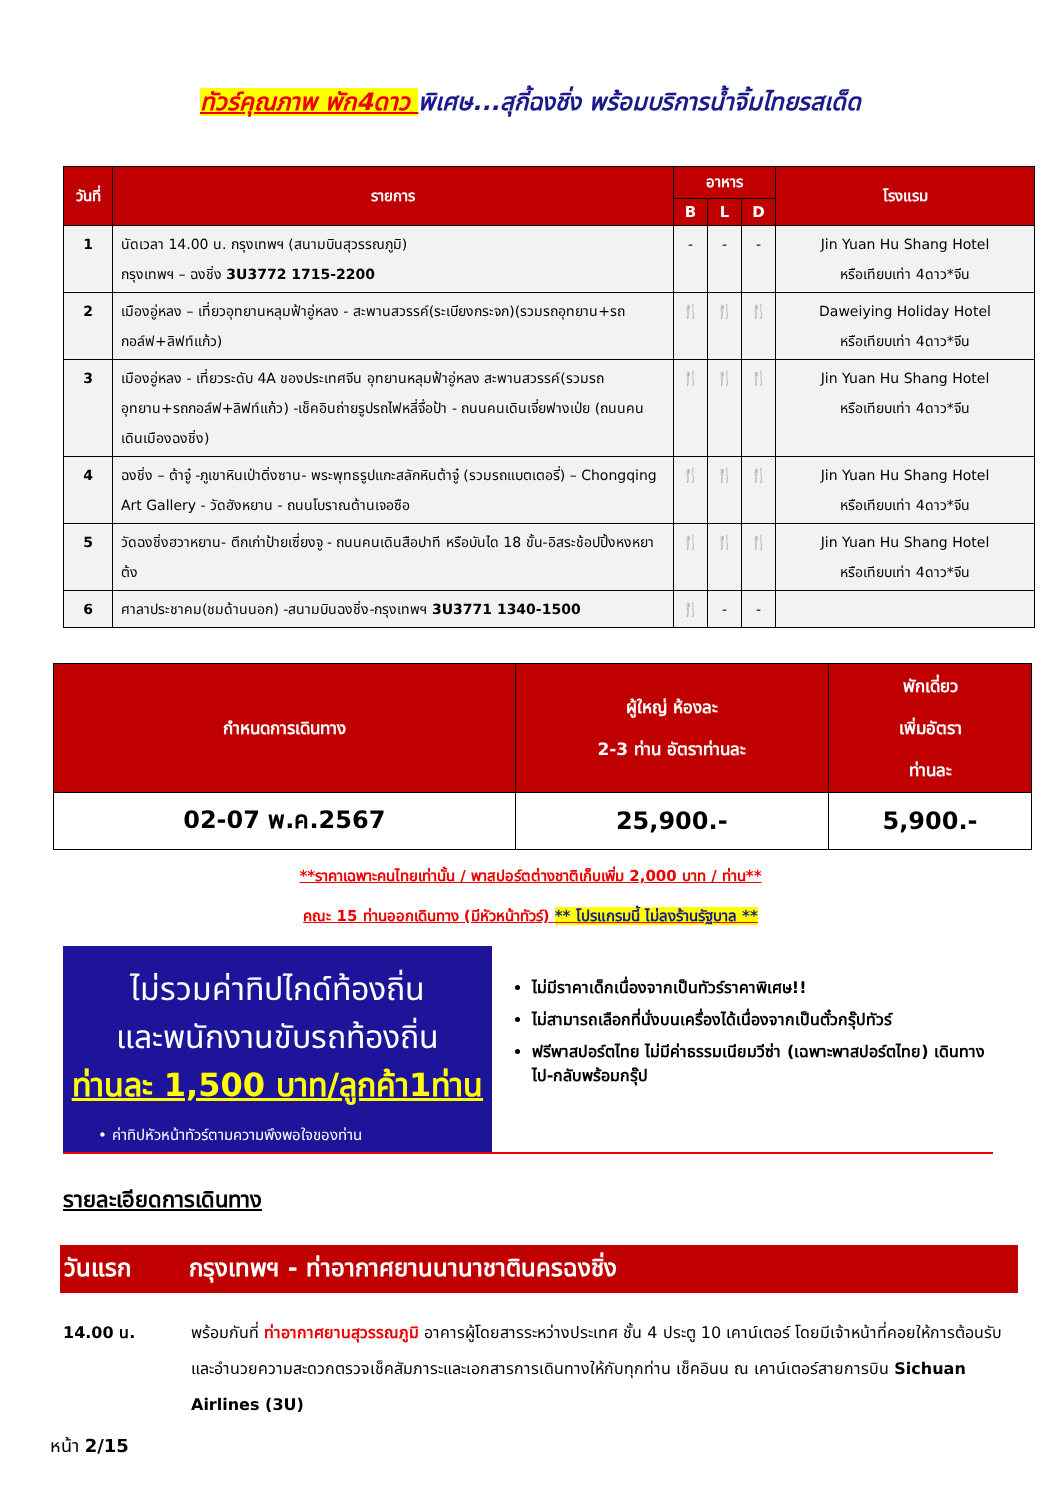ทัวร์คุณภาพ พัก4ดาว พิเศษ...สุกี้ฉงชิ่ง พร้อมบริการน้ำจิ้มไทยรสเด็ด
| วันที่ | รายการ | อาหาร | | | โรงแรม |
| --- | --- | --- | --- | --- | --- |
| | | B | L | D | |
| 1 | นัดเวลา 14.00 น. กรุงเทพฯ (สนามบินสุวรรณภูมิ) กรุงเทพฯ – ฉงชิ่ง 3U3772 1715-2200 | - | - | - | Jin Yuan Hu Shang Hotel หรือเทียบเท่า 4ดาว*จีน |
| 2 | เมืองอู่หลง – เที่ยวอุทยานหลุมฟ้าอู่หลง - สะพานสวรรค์(ระเบียงกระจก)(รวมรถอุทยาน+รถกอล์ฟ+ลิฟท์แก้ว) | 🍴 | 🍴 | 🍴 | Daweiying Holiday Hotel หรือเทียบเท่า 4ดาว*จีน |
| 3 | เมืองอู่หลง - เที่ยวระดับ 4A ของประเทศจีน อุทยานหลุมฟ้าอู่หลง สะพานสวรรค์(รวมรถอุทยาน+รถกอล์ฟ+ลิฟท์แก้ว) -เช็คอินถ่ายรูปรถไฟหลี่จื่อป้า - ถนนคนเดินเจี่ยฟางเป่ย (ถนนคนเดินเมืองฉงชิ่ง) | 🍴 | 🍴 | 🍴 | Jin Yuan Hu Shang Hotel หรือเทียบเท่า 4ดาว*จีน |
| 4 | ฉงชิ่ง – ต้าจู๋ -ภูเขาหินเป่าติ่งซาน- พระพุทธรูปแกะสลักหินต้าจู๋ (รวมรถแบตเตอรี่) – Chongqing Art Gallery - วัดฮังหยาน - ถนนโบราณต้านเจอซือ | 🍴 | 🍴 | 🍴 | Jin Yuan Hu Shang Hotel หรือเทียบเท่า 4ดาว*จีน |
| 5 | วัดฉงชิ่งฮวาหยาน- ตึกเก่าป้ายเซี่ยงจู - ถนนคนเดินสือปาที หรือบันได 18 ขั้น-อิสระช้อปปิ้งหงหยาต้ง | 🍴 | 🍴 | 🍴 | Jin Yuan Hu Shang Hotel หรือเทียบเท่า 4ดาว*จีน |
| 6 | ศาลาประชาคม(ชมด้านนอก) -สนามบินฉงชิ่ง-กรุงเทพฯ 3U3771 1340-1500 | 🍴 | - | - | |
| กำหนดการเดินทาง | ผู้ใหญ่ ห้องละ 2-3 ท่าน อัตราท่านละ | พักเดี่ยว เพิ่มอัตรา ท่านละ |
| --- | --- | --- |
| 02-07 พ.ค.2567 | 25,900.- | 5,900.- |
**ราคาเฉพาะคนไทยเท่านั้น / พาสปอร์ตต่างชาติเก็บเพิ่ม 2,000 บาท / ท่าน**
คณะ 15 ท่านออกเดินทาง (มีหัวหน้าทัวร์) ** โปรแกรมนี้ ไม่ลงร้านรัฐบาล **
ไม่รวมค่าทิปไกด์ท้องถิ่น
และพนักงานขับรถท้องถิ่น
ท่านละ 1,500 บาท/ลูกค้า1ท่าน
• ค่าทิปหัวหน้าทัวร์ตามความพึงพอใจของท่าน
ไม่มีราคาเด็กเนื่องจากเป็นทัวร์ราคาพิเศษ!!
ไม่สามารถเลือกที่นั่งบนเครื่องได้เนื่องจากเป็นตั๋วกรุ๊ปทัวร์
ฟรีพาสปอร์ตไทย ไม่มีค่าธรรมเนียมวีซ่า (เฉพาะพาสปอร์ตไทย) เดินทางไป-กลับพร้อมกรุ๊ป
รายละเอียดการเดินทาง
วันแรก กรุงเทพฯ - ท่าอากาศยานนานาชาติน​ครฉงชิ่ง
14.00 น. พร้อมกันที่ ท่าอากาศยานสุวรรณภูมิ อาคารผู้โดยสารระหว่างประเทศ ชั้น 4 ประตู 10 เคาน์เตอร์ โดยมีเจ้าหน้าที่คอยให้การต้อนรับและอำนวยความสะดวกตรวจเช็คสัมภาระและเอกสารการเดินทางให้กับทุกท่าน เช็คอินน ณ เคาน์เตอร์สายการบิน Sichuan Airlines (3U)
หน้า 2/15